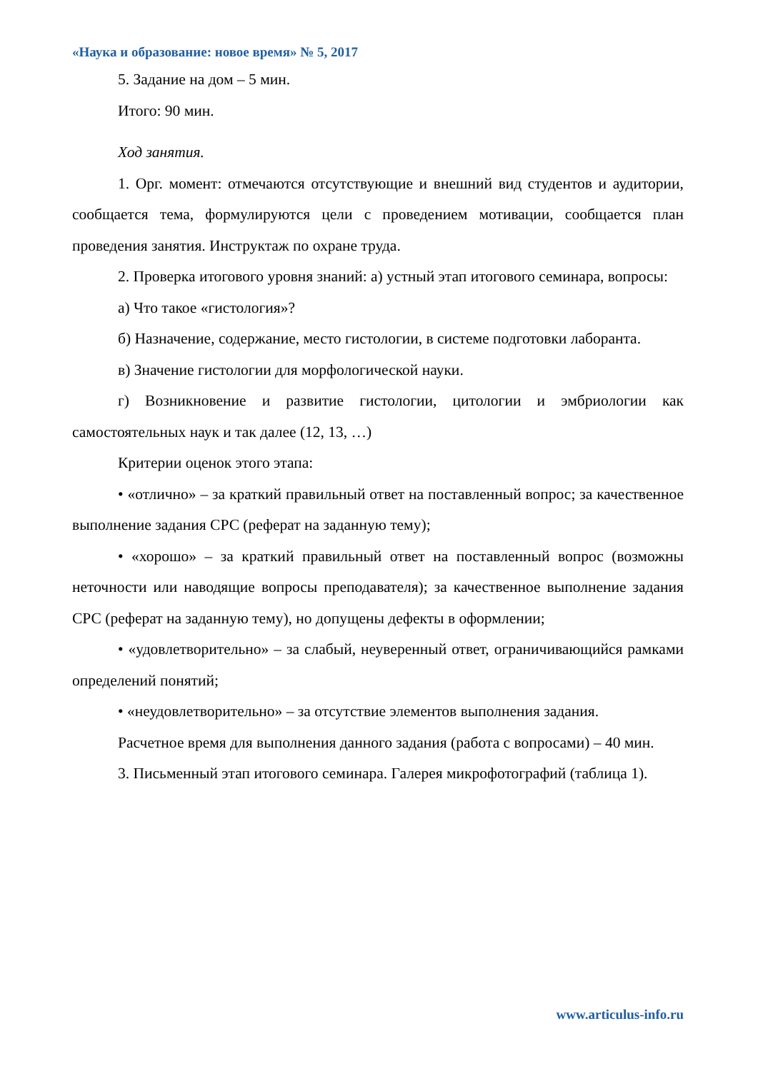«Наука и образование: новое время» № 5, 2017
5. Задание на дом – 5 мин.
Итого: 90 мин.
Ход занятия.
1. Орг. момент: отмечаются отсутствующие и внешний вид студентов и аудитории, сообщается тема, формулируются цели с проведением мотивации, сообщается план проведения занятия. Инструктаж по охране труда.
2. Проверка итогового уровня знаний: а) устный этап итогового семинара, вопросы:
а) Что такое «гистология»?
б) Назначение, содержание, место гистологии, в системе подготовки лаборанта.
в) Значение гистологии для морфологической науки.
г) Возникновение и развитие гистологии, цитологии и эмбриологии как самостоятельных наук и так далее (12, 13, …)
Критерии оценок этого этапа:
• «отлично» – за краткий правильный ответ на поставленный вопрос; за качественное выполнение задания СРС (реферат на заданную тему);
• «хорошо» – за краткий правильный ответ на поставленный вопрос (возможны неточности или наводящие вопросы преподавателя); за качественное выполнение задания СРС (реферат на заданную тему), но допущены дефекты в оформлении;
• «удовлетворительно» – за слабый, неуверенный ответ, ограничивающийся рамками определений понятий;
• «неудовлетворительно» – за отсутствие элементов выполнения задания.
Расчетное время для выполнения данного задания (работа с вопросами) – 40 мин.
3. Письменный этап итогового семинара. Галерея микрофотографий (таблица 1).
www.articulus-info.ru